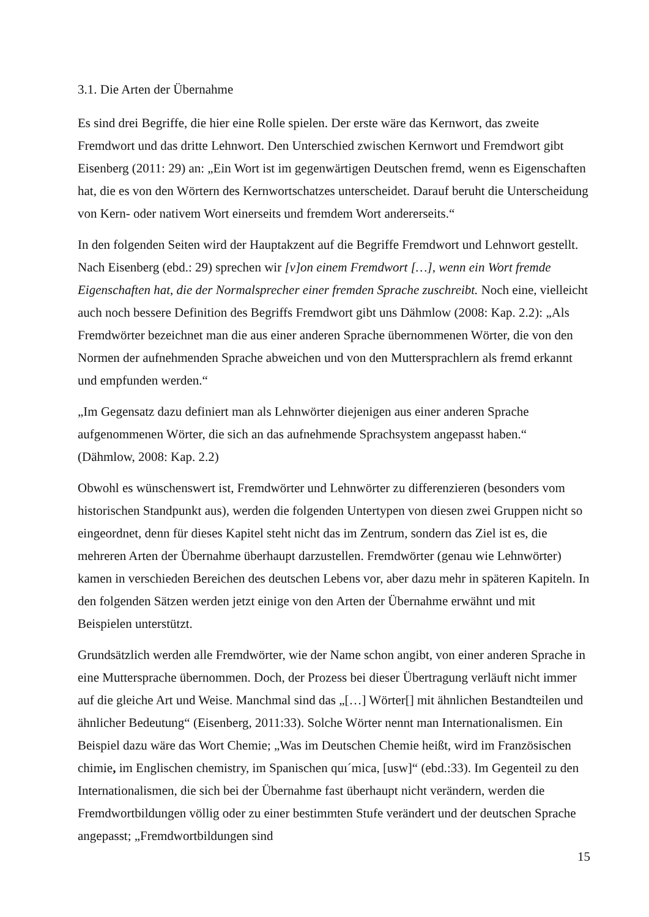3.1. Die Arten der Übernahme
Es sind drei Begriffe, die hier eine Rolle spielen. Der erste wäre das Kernwort, das zweite Fremdwort und das dritte Lehnwort. Den Unterschied zwischen Kernwort und Fremdwort gibt Eisenberg (2011: 29) an: „Ein Wort ist im gegenwärtigen Deutschen fremd, wenn es Eigenschaften hat, die es von den Wörtern des Kernwortschatzes unterscheidet. Darauf beruht die Unterscheidung von Kern- oder nativem Wort einerseits und fremdem Wort andererseits.“
In den folgenden Seiten wird der Hauptakzent auf die Begriffe Fremdwort und Lehnwort gestellt. Nach Eisenberg (ebd.: 29) sprechen wir [v]on einem Fremdwort […], wenn ein Wort fremde Eigenschaften hat, die der Normalsprecher einer fremden Sprache zuschreibt. Noch eine, vielleicht auch noch bessere Definition des Begriffs Fremdwort gibt uns Dähmlow (2008: Kap. 2.2): „Als Fremdwörter bezeichnet man die aus einer anderen Sprache übernommenen Wörter, die von den Normen der aufnehmenden Sprache abweichen und von den Muttersprachlern als fremd erkannt und empfunden werden.“
„Im Gegensatz dazu definiert man als Lehnwörter diejenigen aus einer anderen Sprache aufgenommenen Wörter, die sich an das aufnehmende Sprachsystem angepasst haben.“
(Dähmlow, 2008: Kap. 2.2)
Obwohl es wünschenswert ist, Fremdwörter und Lehnwörter zu differenzieren (besonders vom historischen Standpunkt aus), werden die folgenden Untertypen von diesen zwei Gruppen nicht so eingeordnet, denn für dieses Kapitel steht nicht das im Zentrum, sondern das Ziel ist es, die mehreren Arten der Übernahme überhaupt darzustellen. Fremdwörter (genau wie Lehnwörter) kamen in verschieden Bereichen des deutschen Lebens vor, aber dazu mehr in späteren Kapiteln. In den folgenden Sätzen werden jetzt einige von den Arten der Übernahme erwähnt und mit Beispielen unterstützt.
Grundsätzlich werden alle Fremdwörter, wie der Name schon angibt, von einer anderen Sprache in eine Muttersprache übernommen. Doch, der Prozess bei dieser Übertragung verläuft nicht immer auf die gleiche Art und Weise. Manchmal sind das „[…] Wörter[] mit ähnlichen Bestandteilen und ähnlicher Bedeutung“ (Eisenberg, 2011:33). Solche Wörter nennt man Internationalismen. Ein Beispiel dazu wäre das Wort Chemie; „Was im Deutschen Chemie heißt, wird im Französischen chimie, im Englischen chemistry, im Spanischen quı´mica, [usw]“ (ebd.:33). Im Gegenteil zu den Internationalismen, die sich bei der Übernahme fast überhaupt nicht verändern, werden die Fremdwortbildungen völlig oder zu einer bestimmten Stufe verändert und der deutschen Sprache angepasst; „Fremdwortbildungen sind
15